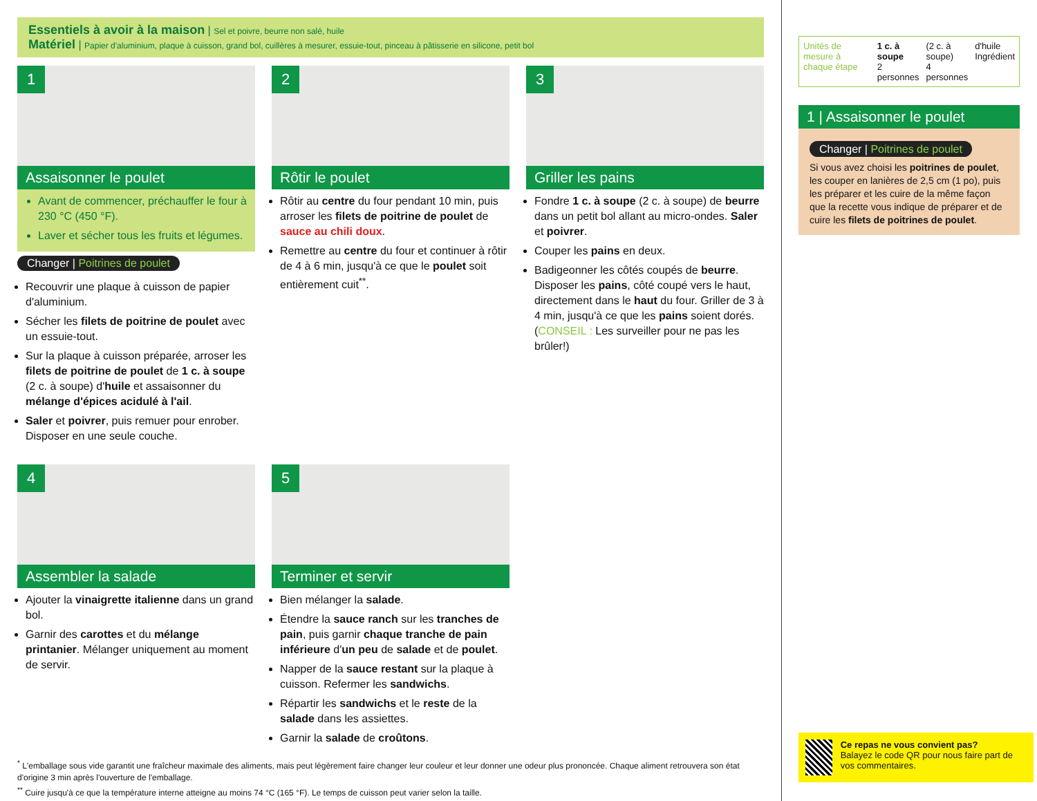Essentiels à avoir à la maison | Sel et poivre, beurre non salé, huile
Matériel | Papier d'aluminium, plaque à cuisson, grand bol, cuillères à mesurer, essuie-tout, pinceau à pâtisserie en silicone, petit bol
1
Assaisonner le poulet
Avant de commencer, préchauffer le four à 230 °C (450 °F).
Laver et sécher tous les fruits et légumes.
Changer | Poitrines de poulet
Recouvrir une plaque à cuisson de papier d'aluminium.
Sécher les filets de poitrine de poulet avec un essuie-tout.
Sur la plaque à cuisson préparée, arroser les filets de poitrine de poulet de 1 c. à soupe (2 c. à soupe) d'huile et assaisonner du mélange d'épices acidulé à l'ail.
Saler et poivrer, puis remuer pour enrober. Disposer en une seule couche.
2
Rôtir le poulet
Rôtir au centre du four pendant 10 min, puis arroser les filets de poitrine de poulet de sauce au chili doux.
Remettre au centre du four et continuer à rôtir de 4 à 6 min, jusqu'à ce que le poulet soit entièrement cuit<sup>**</sup>.
3
Griller les pains
Fondre 1 c. à soupe (2 c. à soupe) de beurre dans un petit bol allant au micro-ondes. Saler et poivrer.
Couper les pains en deux.
Badigeonner les côtés coupés de beurre. Disposer les pains, côté coupé vers le haut, directement dans le haut du four. Griller de 3 à 4 min, jusqu'à ce que les pains soient dorés. (CONSEIL : Les surveiller pour ne pas les brûler!)
4
Assembler la salade
Ajouter la vinaigrette italienne dans un grand bol.
Garnir des carottes et du mélange printanier. Mélanger uniquement au moment de servir.
5
Terminer et servir
Bien mélanger la salade.
Étendre la sauce ranch sur les tranches de pain, puis garnir chaque tranche de pain inférieure d'un peu de salade et de poulet.
Napper de la sauce restant sur la plaque à cuisson. Refermer les sandwichs.
Répartir les sandwichs et le reste de la salade dans les assiettes.
Garnir la salade de croûtons.
<sup>*</sup> L'emballage sous vide garantit une fraîcheur maximale des aliments, mais peut légèrement faire changer leur couleur et leur donner une odeur plus prononcée. Chaque aliment retrouvera son état d'origine 3 min après l'ouverture de l'emballage.
<sup>**</sup> Cuire jusqu'à ce que la température interne atteigne au moins 74 °C (165 °F). Le temps de cuisson peut varier selon la taille.
Unités de mesure à chaque étape 1 c. à soupe
2 personnes (2 c. à soupe)
4 personnes d'huile
Ingrédient
1 | Assaisonner le poulet
Changer | Poitrines de poulet
Si vous avez choisi les poitrines de poulet, les couper en lanières de 2,5 cm (1 po), puis les préparer et les cuire de la même façon que la recette vous indique de préparer et de cuire les filets de poitrines de poulet.
Ce repas ne vous convient pas?
Balayez le code QR pour nous faire part de vos commentaires.